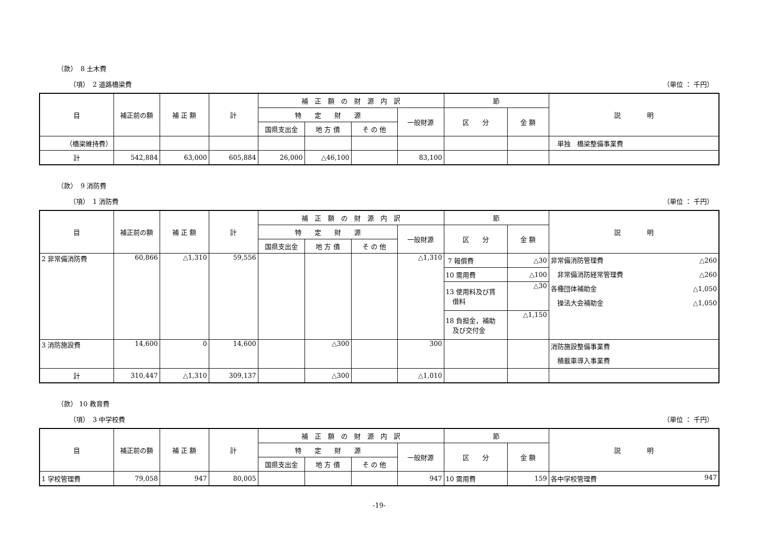（款）　8 土木費
（項）　2 道路橋梁費 （単位 ： 千円）
| 目 | 補正前の額 | 補 正 額 | 計 | 補 正 額 の 財 源 内 訳 | | | | 節 | | 説 明 |
| --- | --- | --- | --- | --- | --- | --- | --- | --- | --- | --- |
| | | | | 特 定 財 源 | | | 一般財源 | 区 分 | 金 額 | |
| | | | | 国県支出金 | 地 方 債 | そ の 他 | | | | |
| （橋梁維持費） | | | | | | | | | | 単独 橋梁整備事業費 |
| 計 | 542,884 | 63,000 | 605,884 | 26,000 | △46,100 | | 83,100 | | | |
（款）　9 消防費
（項）　1 消防費 （単位 ： 千円）
| 目 | 補正前の額 | 補 正 額 | 計 | 補 正 額 の 財 源 内 訳 | | | | 節 | | 説 明 |
| --- | --- | --- | --- | --- | --- | --- | --- | --- | --- | --- |
| | | | | 特 定 財 源 | | | 一般財源 | 区 分 | 金 額 | |
| | | | | 国県支出金 | 地 方 債 | そ の 他 | | | | |
| 2 非常備消防費 | 60,866 | △1,310 | 59,556 | | | | △1,310 | 7 報償費 | △30 | 非常備消防管理費 △260 非常備消防経常管理費 △260 各種団体補助金 △1,050 操法大会補助金 △1,050 |
| | | | | | | | | 10 需用費 | △100 | |
| | | | | | | | | 13 使用料及び賃 借料 | △30 | |
| | | | | | | | | 18 負担金，補助 及び交付金 | △1,150 | |
| 3 消防施設費 | 14,600 | 0 | 14,600 | | △300 | | 300 | | | 消防施設整備事業費 積載車導入事業費 |
| 計 | 310,447 | △1,310 | 309,137 | | △300 | | △1,010 | | | |
（款） 10 教育費
（項）　3 中学校費 （単位 ： 千円）
| 目 | 補正前の額 | 補 正 額 | 計 | 補 正 額 の 財 源 内 訳 | | | | 節 | | 説 明 |
| --- | --- | --- | --- | --- | --- | --- | --- | --- | --- | --- |
| | | | | 特 定 財 源 | | | 一般財源 | 区 分 | 金 額 | |
| | | | | 国県支出金 | 地 方 債 | そ の 他 | | | | |
| 1 学校管理費 | 79,058 | 947 | 80,005 | | | | 947 | 10 需用費 | 159 | 各中学校管理費 947 |
-19-